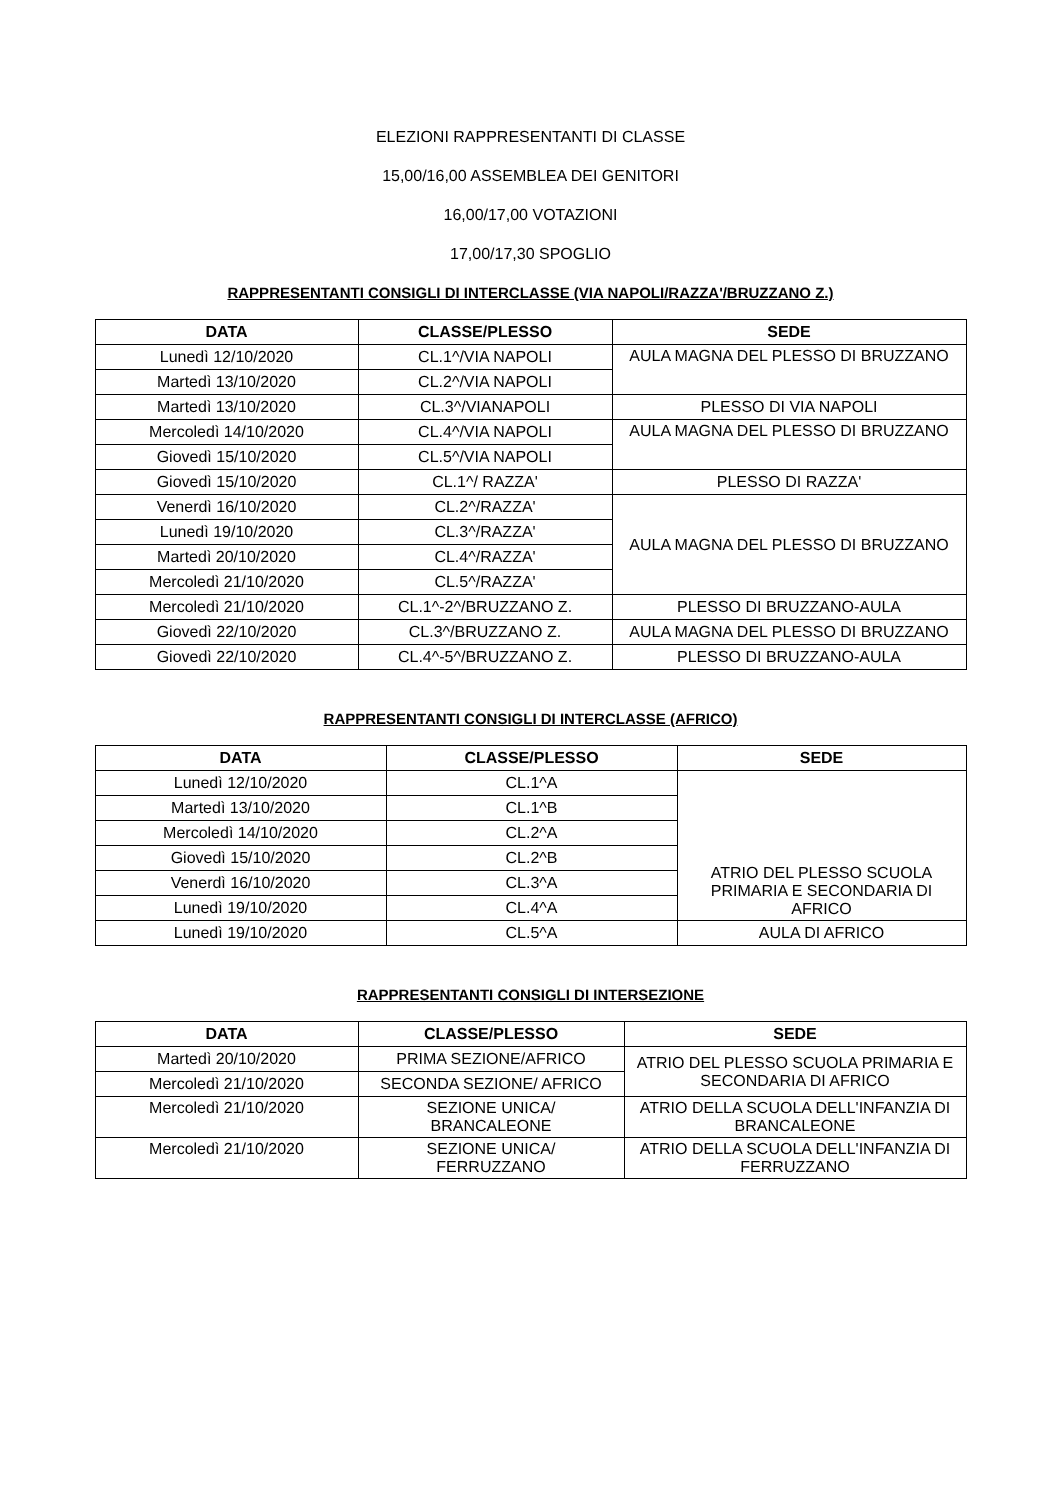ELEZIONI RAPPRESENTANTI DI CLASSE
15,00/16,00 ASSEMBLEA DEI GENITORI
16,00/17,00 VOTAZIONI
17,00/17,30 SPOGLIO
RAPPRESENTANTI CONSIGLI DI INTERCLASSE (VIA NAPOLI/RAZZA'/BRUZZANO Z.)
| DATA | CLASSE/PLESSO | SEDE |
| --- | --- | --- |
| Lunedì 12/10/2020 | CL.1^/VIA NAPOLI | AULA MAGNA DEL PLESSO DI BRUZZANO |
| Martedì 13/10/2020 | CL.2^/VIA NAPOLI | |
| Martedì 13/10/2020 | CL.3^/VIANAPOLI | PLESSO DI VIA NAPOLI |
| Mercoledì 14/10/2020 | CL.4^/VIA NAPOLI | AULA MAGNA DEL PLESSO DI BRUZZANO |
| Giovedì 15/10/2020 | CL.5^/VIA NAPOLI | |
| Giovedì 15/10/2020 | CL.1^/ RAZZA' | PLESSO DI RAZZA' |
| Venerdì 16/10/2020 | CL.2^/RAZZA' | AULA MAGNA DEL PLESSO DI BRUZZANO |
| Lunedì 19/10/2020 | CL.3^/RAZZA' | |
| Martedì 20/10/2020 | CL.4^/RAZZA' | |
| Mercoledì 21/10/2020 | CL.5^/RAZZA' | |
| Mercoledì 21/10/2020 | CL.1^-2^/BRUZZANO Z. | PLESSO DI BRUZZANO-AULA |
| Giovedì 22/10/2020 | CL.3^/BRUZZANO Z. | AULA MAGNA DEL PLESSO DI BRUZZANO |
| Giovedì 22/10/2020 | CL.4^-5^/BRUZZANO Z. | PLESSO DI BRUZZANO-AULA |
RAPPRESENTANTI CONSIGLI DI INTERCLASSE (AFRICO)
| DATA | CLASSE/PLESSO | SEDE |
| --- | --- | --- |
| Lunedì 12/10/2020 | CL.1^A | ATRIO DEL PLESSO SCUOLA PRIMARIA E SECONDARIA DI AFRICO |
| Martedì 13/10/2020 | CL.1^B | |
| Mercoledì 14/10/2020 | CL.2^A | |
| Giovedì 15/10/2020 | CL.2^B | |
| Venerdì 16/10/2020 | CL.3^A | |
| Lunedì 19/10/2020 | CL.4^A | |
| Lunedì 19/10/2020 | CL.5^A | AULA DI AFRICO |
RAPPRESENTANTI CONSIGLI DI INTERSEZIONE
| DATA | CLASSE/PLESSO | SEDE |
| --- | --- | --- |
| Martedì 20/10/2020 | PRIMA SEZIONE/AFRICO | ATRIO DEL PLESSO SCUOLA PRIMARIA E SECONDARIA DI AFRICO |
| Mercoledì 21/10/2020 | SECONDA SEZIONE/ AFRICO | |
| Mercoledì 21/10/2020 | SEZIONE UNICA/ BRANCALEONE | ATRIO DELLA SCUOLA DELL'INFANZIA DI BRANCALEONE |
| Mercoledì 21/10/2020 | SEZIONE UNICA/ FERRUZZANO | ATRIO DELLA SCUOLA DELL'INFANZIA DI FERRUZZANO |